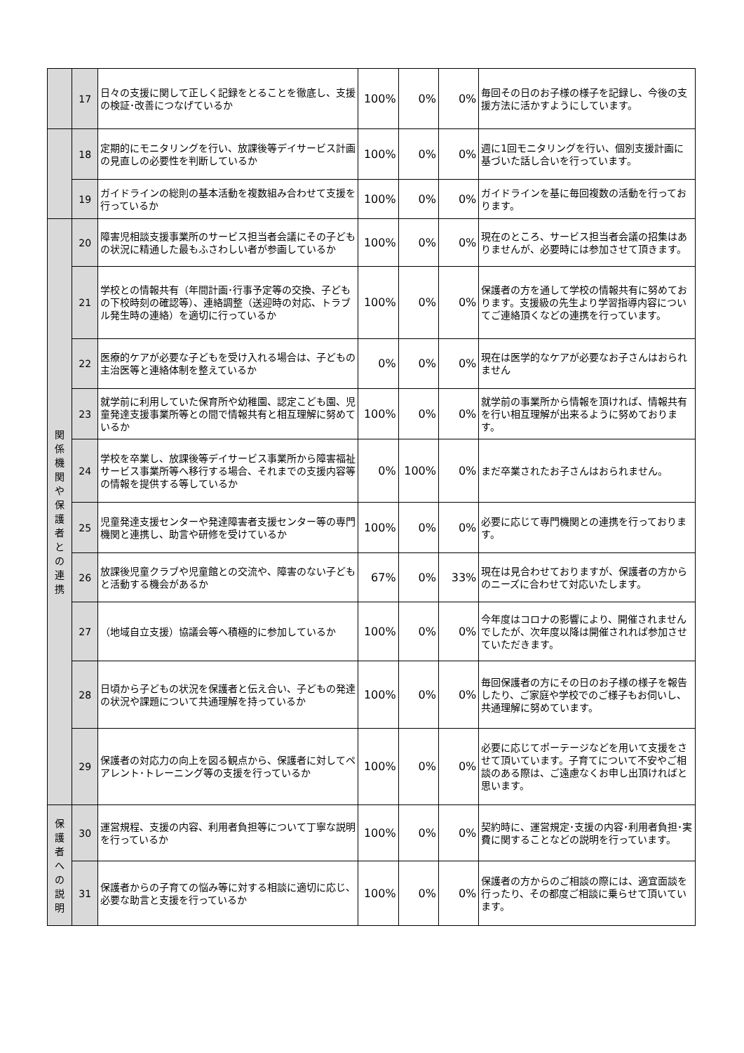| | 17 | 日々の支援に関して正しく記録をとることを徹底し、支援の検証･改善につなげているか | 100% | 0% | 0% | 毎回その日のお子様の様子を記録し、今後の支援方法に活かすようにしています。 |
| | 18 | 定期的にモニタリングを行い、放課後等デイサービス計画の見直しの必要性を判断しているか | 100% | 0% | 0% | 週に1回モニタリングを行い、個別支援計画に基づいた話し合いを行っています。 |
| | 19 | ガイドラインの総則の基本活動を複数組み合わせて支援を行っているか | 100% | 0% | 0% | ガイドラインを基に毎回複数の活動を行っております。 |
| 関 係 機 関 や 保 護 者 と の 連 携 | 20 | 障害児相談支援事業所のサービス担当者会議にその子どもの状況に精通した最もふさわしい者が参画しているか | 100% | 0% | 0% | 現在のところ、サービス担当者会議の招集はありませんが、必要時には参加させて頂きます。 |
| | 21 | 学校との情報共有（年間計画･行事予定等の交換、子どもの下校時刻の確認等）、連絡調整（送迎時の対応、トラブル発生時の連絡）を適切に行っているか | 100% | 0% | 0% | 保護者の方を通して学校の情報共有に努めております。支援級の先生より学習指導内容についてご連絡頂くなどの連携を行っています。 |
| | 22 | 医療的ケアが必要な子どもを受け入れる場合は、子どもの主治医等と連絡体制を整えているか | 0% | 0% | 0% | 現在は医学的なケアが必要なお子さんはおられません |
| | 23 | 就学前に利用していた保育所や幼稚園、認定こども園、児童発達支援事業所等との間で情報共有と相互理解に努めているか | 100% | 0% | 0% | 就学前の事業所から情報を頂ければ、情報共有を行い相互理解が出来るように努めております。 |
| | 24 | 学校を卒業し、放課後等デイサービス事業所から障害福祉サービス事業所等へ移行する場合、それまでの支援内容等の情報を提供する等しているか | 0% | 100% | 0% | まだ卒業されたお子さんはおられません。 |
| | 25 | 児童発達支援センターや発達障害者支援センター等の専門機関と連携し、助言や研修を受けているか | 100% | 0% | 0% | 必要に応じて専門機関との連携を行っております。 |
| | 26 | 放課後児童クラブや児童館との交流や、障害のない子どもと活動する機会があるか | 67% | 0% | 33% | 現在は見合わせておりますが、保護者の方からのニーズに合わせて対応いたします。 |
| | 27 | （地域自立支援）協議会等へ積極的に参加しているか | 100% | 0% | 0% | 今年度はコロナの影響により、開催されませんでしたが、次年度以降は開催されれば参加させていただきます。 |
| | 28 | 日頃から子どもの状況を保護者と伝え合い、子どもの発達の状況や課題について共通理解を持っているか | 100% | 0% | 0% | 毎回保護者の方にその日のお子様の様子を報告したり、ご家庭や学校でのご様子もお伺いし、共通理解に努めています。 |
| | 29 | 保護者の対応力の向上を図る観点から、保護者に対してペアレント･トレーニング等の支援を行っているか | 100% | 0% | 0% | 必要に応じてポーテージなどを用いて支援をさせて頂いています。子育てについて不安やご相談のある際は、ご遠慮なくお申し出頂ければと思います。 |
| 保 護 者 へ の 説 明 | 30 | 運営規程、支援の内容、利用者負担等について丁寧な説明を行っているか | 100% | 0% | 0% | 契約時に、運営規定･支援の内容･利用者負担･実費に関することなどの説明を行っています。 |
| | 31 | 保護者からの子育ての悩み等に対する相談に適切に応じ、必要な助言と支援を行っているか | 100% | 0% | 0% | 保護者の方からのご相談の際には、適宜面談を行ったり、その都度ご相談に乗らせて頂いています。 |